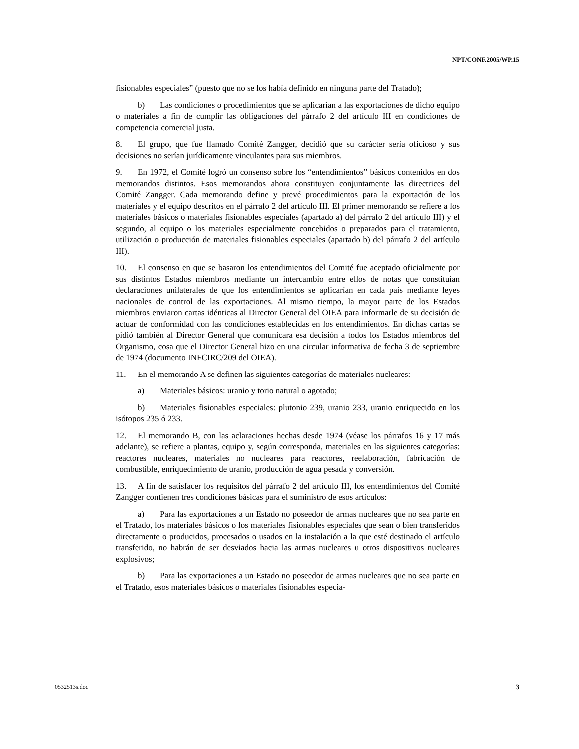NPT/CONF.2005/WP.15
fisionables especiales” (puesto que no se los había definido en ninguna parte del Tratado);
b) Las condiciones o procedimientos que se aplicarían a las exportaciones de dicho equipo o materiales a fin de cumplir las obligaciones del párrafo 2 del artículo III en condiciones de competencia comercial justa.
8. El grupo, que fue llamado Comité Zangger, decidió que su carácter sería oficioso y sus decisiones no serían jurídicamente vinculantes para sus miembros.
9. En 1972, el Comité logró un consenso sobre los “entendimientos” básicos contenidos en dos memorandos distintos. Esos memorandos ahora constituyen conjuntamente las directrices del Comité Zangger. Cada memorando define y prevé procedimientos para la exportación de los materiales y el equipo descritos en el párrafo 2 del artículo III. El primer memorando se refiere a los materiales básicos o materiales fisionables especiales (apartado a) del párrafo 2 del artículo III) y el segundo, al equipo o los materiales especialmente concebidos o preparados para el tratamiento, utilización o producción de materiales fisionables especiales (apartado b) del párrafo 2 del artículo III).
10. El consenso en que se basaron los entendimientos del Comité fue aceptado oficialmente por sus distintos Estados miembros mediante un intercambio entre ellos de notas que constituían declaraciones unilaterales de que los entendimientos se aplicarían en cada país mediante leyes nacionales de control de las exportaciones. Al mismo tiempo, la mayor parte de los Estados miembros enviaron cartas idénticas al Director General del OIEA para informarle de su decisión de actuar de conformidad con las condiciones establecidas en los entendimientos. En dichas cartas se pidió también al Director General que comunicara esa decisión a todos los Estados miembros del Organismo, cosa que el Director General hizo en una circular informativa de fecha 3 de septiembre de 1974 (documento INFCIRC/209 del OIEA).
11. En el memorando A se definen las siguientes categorías de materiales nucleares:
a) Materiales básicos: uranio y torio natural o agotado;
b) Materiales fisionables especiales: plutonio 239, uranio 233, uranio enriquecido en los isótopos 235 ó 233.
12. El memorando B, con las aclaraciones hechas desde 1974 (véase los párrafos 16 y 17 más adelante), se refiere a plantas, equipo y, según corresponda, materiales en las siguientes categorías: reactores nucleares, materiales no nucleares para reactores, reelaboración, fabricación de combustible, enriquecimiento de uranio, producción de agua pesada y conversión.
13. A fin de satisfacer los requisitos del párrafo 2 del artículo III, los entendimientos del Comité Zangger contienen tres condiciones básicas para el suministro de esos artículos:
a) Para las exportaciones a un Estado no poseedor de armas nucleares que no sea parte en el Tratado, los materiales básicos o los materiales fisionables especiales que sean o bien transferidos directamente o producidos, procesados o usados en la instalación a la que esté destinado el artículo transferido, no habrán de ser desviados hacia las armas nucleares u otros dispositivos nucleares explosivos;
b) Para las exportaciones a un Estado no poseedor de armas nucleares que no sea parte en el Tratado, esos materiales básicos o materiales fisionables especia-
0532513s.doc 3